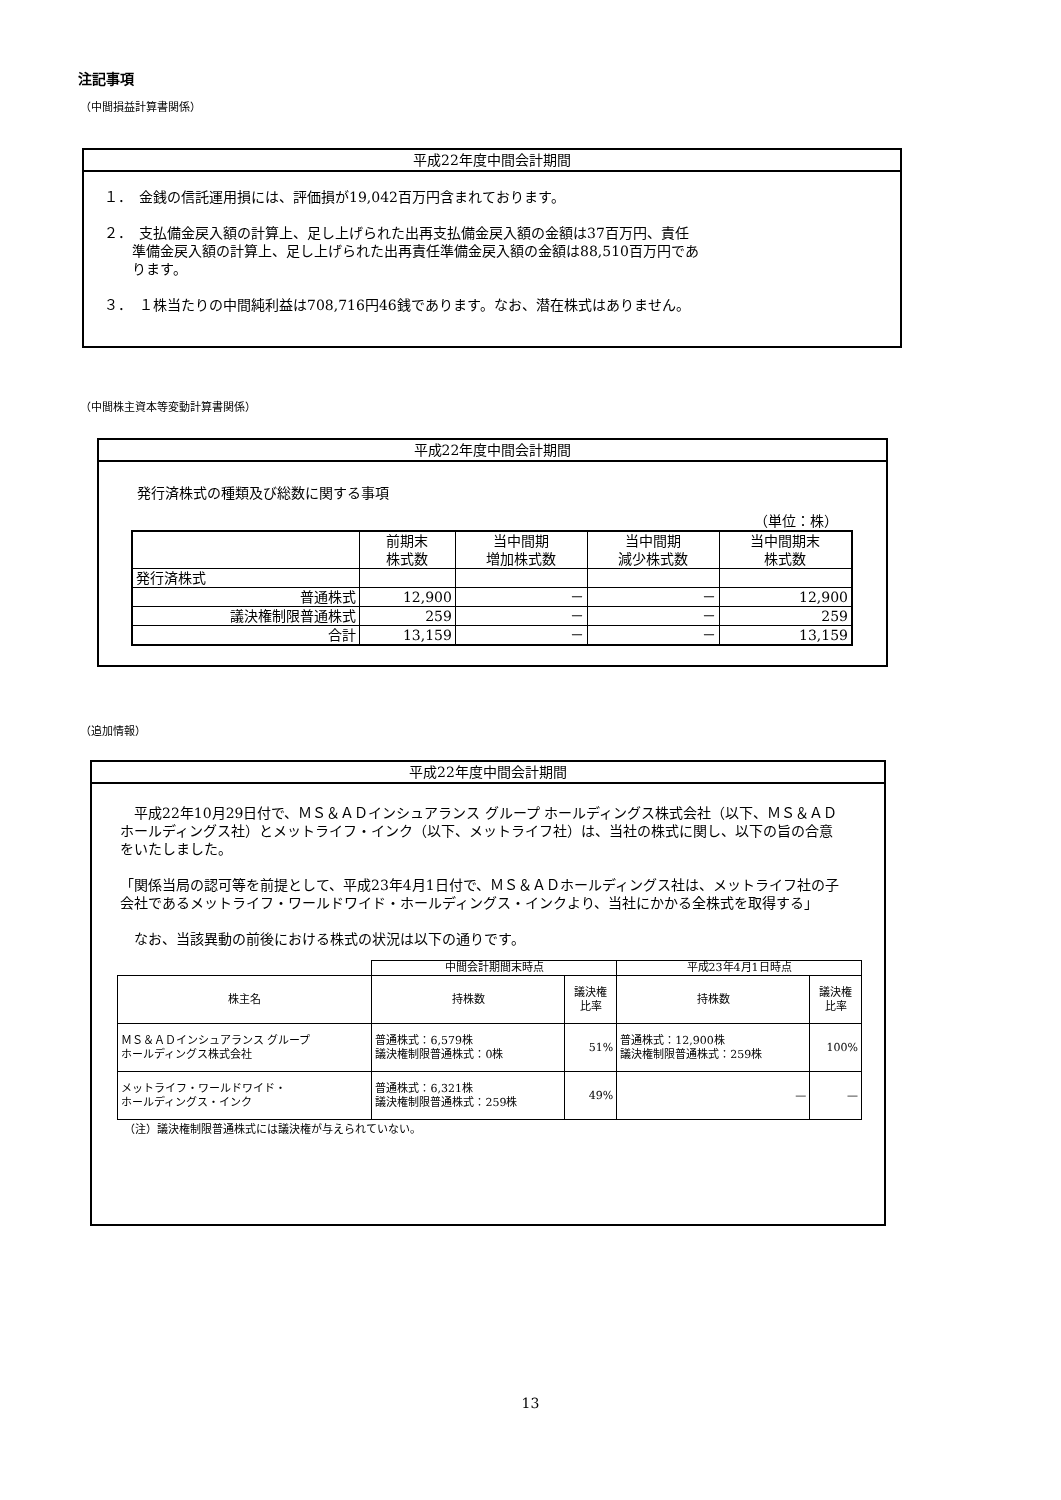注記事項
（中間損益計算書関係）
平成22年度中間会計期間
１．　金銭の信託運用損には、評価損が19,042百万円含まれております。
２．　支払備金戻入額の計算上、足し上げられた出再支払備金戻入額の金額は37百万円、責任
　　準備金戻入額の計算上、足し上げられた出再責任準備金戻入額の金額は88,510百万円であ
　　ります。
３．　１株当たりの中間純利益は708,716円46銭であります。なお、潜在株式はありません。
（中間株主資本等変動計算書関係）
平成22年度中間会計期間
発行済株式の種類及び総数に関する事項
（単位：株）
| | 前期末 株式数 | 当中間期 増加株式数 | 当中間期 減少株式数 | 当中間期末 株式数 |
| --- | --- | --- | --- | --- |
| 発行済株式 | | | | |
| 普通株式 | 12,900 | － | － | 12,900 |
| 議決権制限普通株式 | 259 | － | － | 259 |
| 合計 | 13,159 | － | － | 13,159 |
（追加情報）
平成22年度中間会計期間
　平成22年10月29日付で、ＭＳ＆ＡＤインシュアランス グループ ホールディングス株式会社（以下、ＭＳ＆ＡＤホールディングス社）とメットライフ・インク（以下、メットライフ社）は、当社の株式に関し、以下の旨の合意をいたしました。
「関係当局の認可等を前提として、平成23年4月1日付で、ＭＳ＆ＡＤホールディングス社は、メットライフ社の子会社であるメットライフ・ワールドワイド・ホールディングス・インクより、当社にかかる全株式を取得する」
　なお、当該異動の前後における株式の状況は以下の通りです。
| | 中間会計期間末時点 | | 平成23年4月1日時点 | |
| --- | --- | --- | --- | --- |
| 株主名 | 持株数 | 議決権 比率 | 持株数 | 議決権 比率 |
| ＭＳ＆ＡＤインシュアランス グループ ホールディングス株式会社 | 普通株式：6,579株 議決権制限普通株式：0株 | 51% | 普通株式：12,900株 議決権制限普通株式：259株 | 100% |
| メットライフ・ワールドワイド・ ホールディングス・インク | 普通株式：6,321株 議決権制限普通株式：259株 | 49% | — | — |
（注）議決権制限普通株式には議決権が与えられていない。
13